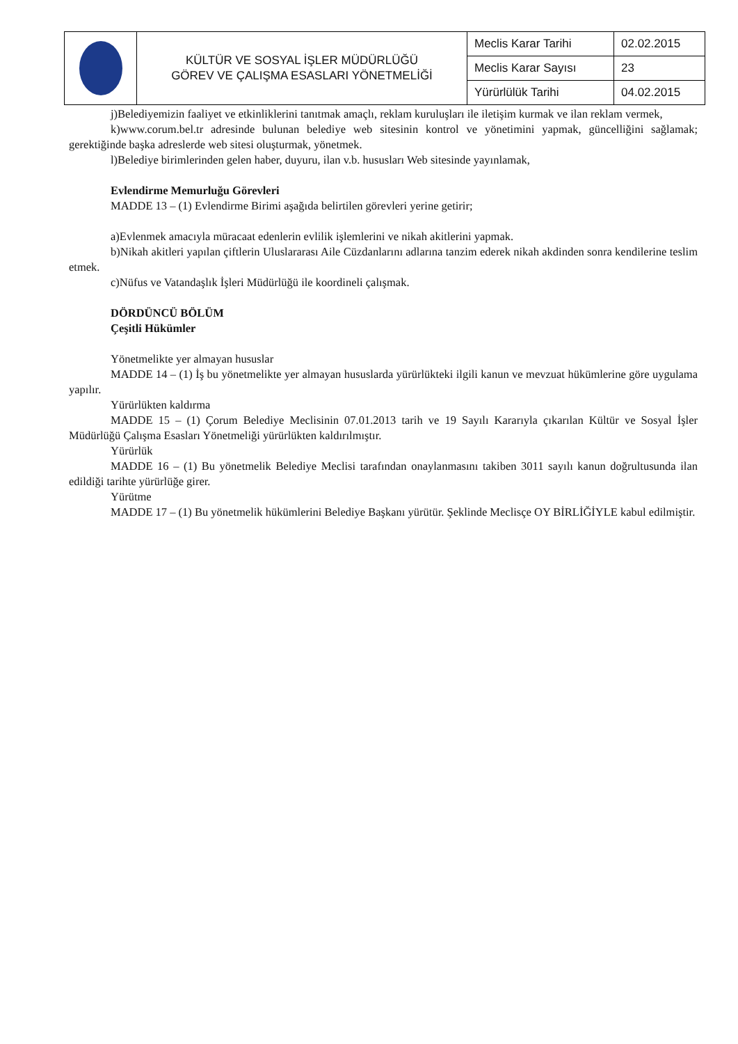| | KÜLTÜR VE SOSYAL İŞLER MÜDÜRLÜĞÜ GÖREV VE ÇALIŞMA ESASLARI YÖNETMELİĞİ | Meclis Karar Tarihi | 02.02.2015 |
| | | Meclis Karar Sayısı | 23 |
| | | Yürürlülük Tarihi | 04.02.2015 |
j)Belediyemizin faaliyet ve etkinliklerini tanıtmak amaçlı, reklam kuruluşları ile iletişim kurmak ve ilan reklam vermek,
k)www.corum.bel.tr adresinde bulunan belediye web sitesinin kontrol ve yönetimini yapmak, güncelliğini sağlamak; gerektiğinde başka adreslerde web sitesi oluşturmak, yönetmek.
l)Belediye birimlerinden gelen haber, duyuru, ilan v.b. hususları Web sitesinde yayınlamak,
Evlendirme Memurluğu Görevleri
MADDE 13 – (1) Evlendirme Birimi aşağıda belirtilen görevleri yerine getirir;
a)Evlenmek amacıyla müracaat edenlerin evlilik işlemlerini ve nikah akitlerini yapmak.
b)Nikah akitleri yapılan çiftlerin Uluslararası Aile Cüzdanlarını adlarına tanzim ederek nikah akdinden sonra kendilerine teslim etmek.
c)Nüfus ve Vatandaşlık İşleri Müdürlüğü ile koordineli çalışmak.
DÖRDÜNCÜ BÖLÜM
Çeşitli Hükümler
Yönetmelikte yer almayan hususlar
MADDE 14 – (1) İş bu yönetmelikte yer almayan hususlarda yürürlükteki ilgili kanun ve mevzuat hükümlerine göre uygulama yapılır.
Yürürlükten kaldırma
MADDE 15 – (1) Çorum Belediye Meclisinin 07.01.2013 tarih ve 19 Sayılı Kararıyla çıkarılan Kültür ve Sosyal İşler Müdürlüğü Çalışma Esasları Yönetmeliği yürürlükten kaldırılmıştır.
Yürürlük
MADDE 16 – (1) Bu yönetmelik Belediye Meclisi tarafından onaylanmasını takiben 3011 sayılı kanun doğrultusunda ilan edildiği tarihte yürürlüğe girer.
Yürütme
MADDE 17 – (1) Bu yönetmelik hükümlerini Belediye Başkanı yürütür. Şeklinde Meclisçe OY BİRLİĞİYLE kabul edilmiştir.